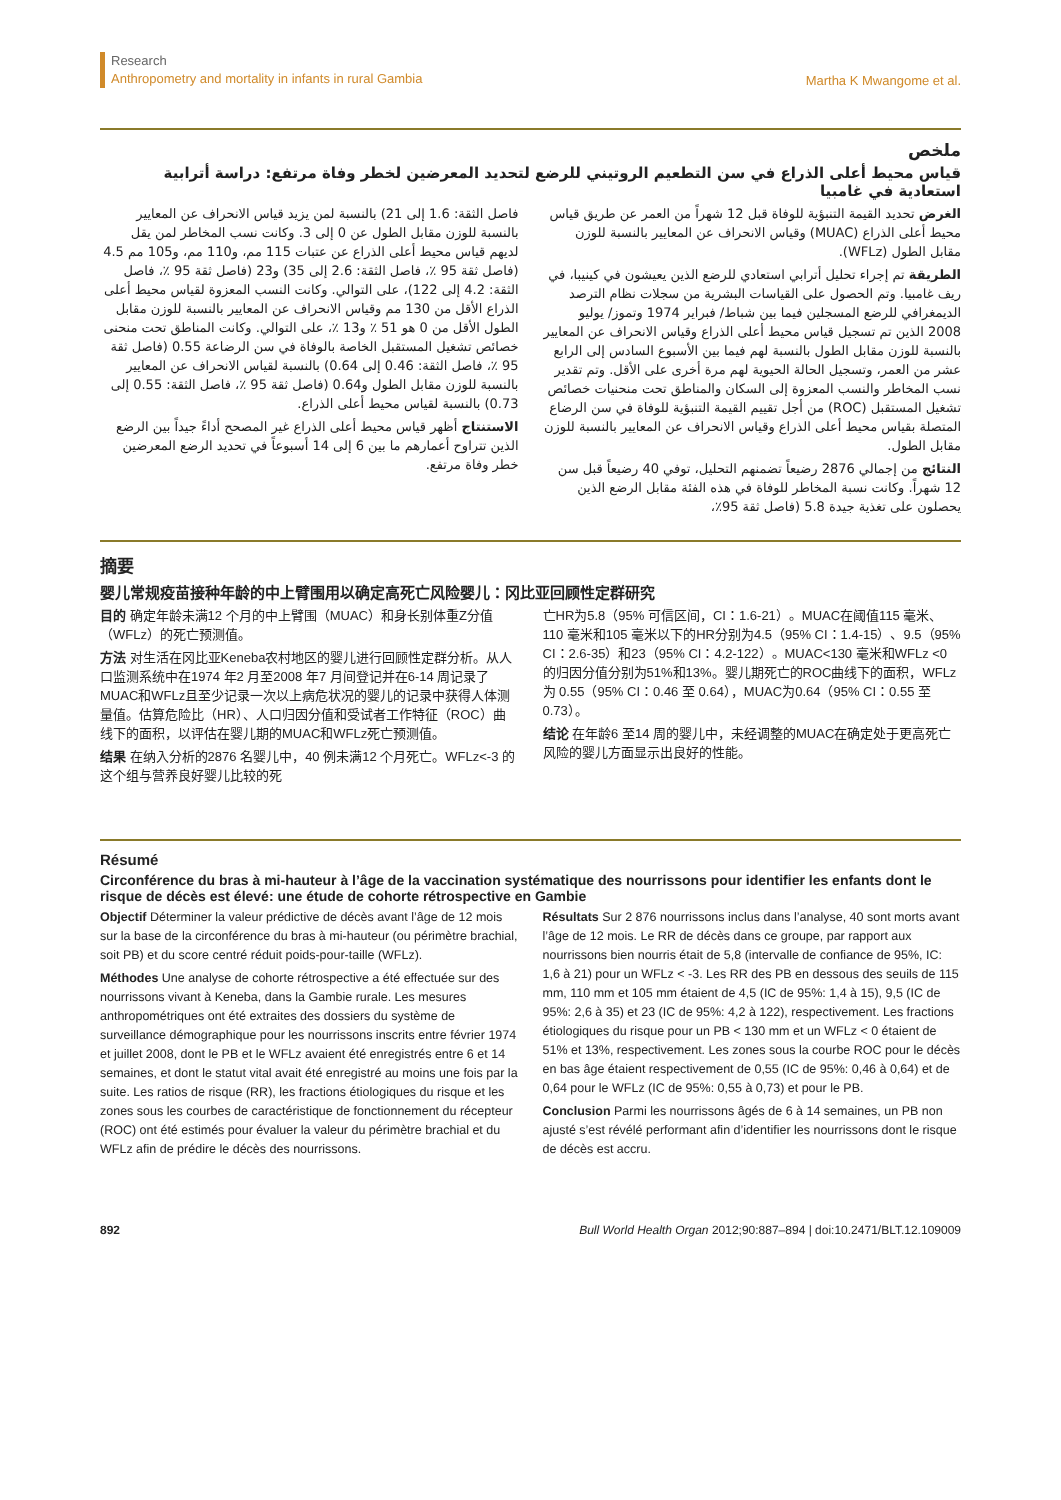Research
Anthropometry and mortality in infants in rural Gambia
Martha K Mwangome et al.
ملخص
قياس محيط أعلى الذراع في سن التطعيم الروتيني للرضع لتحديد المعرضين لخطر وفاة مرتفع: دراسة أترابية استعادية في غامبيا
الغرض تحديد القيمة التنبؤية للوفاة قبل 12 شهراً من العمر عن طريق قياس محيط أعلى الذراع (MUAC) وقياس الانحراف عن المعايير بالنسبة للوزن مقابل الطول (WFLz).
الطريقة تم إجراء تحليل أترابي استعادي للرضع الذين يعيشون في كينيبا، في ريف غامبيا. وتم الحصول على القياسات البشرية من سجلات نظام الترصد الديمغرافي للرضع المسجلين فيما بين شباط/ فبراير 1974 وتموز/ يوليو 2008 الذين تم تسجيل قياس محيط أعلى الذراع وقياس الانحراف عن المعايير بالنسبة للوزن مقابل الطول بالنسبة لهم فيما بين الأسبوع السادس إلى الرابع عشر من العمر، وتسجيل الحالة الحيوية لهم مرة أخرى على الأقل. وتم تقدير نسب المخاطر والنسب المعزوة إلى السكان والمناطق تحت منحنيات خصائص تشغيل المستقبل (ROC) من أجل تقييم القيمة التنبؤية للوفاة في سن الرضاع المتصلة بقياس محيط أعلى الذراع وقياس الانحراف عن المعايير بالنسبة للوزن مقابل الطول.
النتائج من إجمالي 2876 رضيعاً تضمنهم التحليل، توفي 40 رضيعاً قبل سن 12 شهراً. وكانت نسبة المخاطر للوفاة في هذه الفئة مقابل الرضع الذين يحصلون على تغذية جيدة 5.8 (فاصل ثقة 95٪،
فاصل الثقة: 1.6 إلى 21) بالنسبة لمن يزيد قياس الانحراف عن المعايير بالنسبة للوزن مقابل الطول عن 0 إلى 3. وكانت نسب المخاطر لمن يقل لديهم قياس محيط أعلى الذراع عن عتبات 115 مم، و110 مم، و105 مم 4.5 (فاصل ثقة 95 ٪، فاصل الثقة: 2.6 إلى 35) و23 (فاصل ثقة 95 ٪، فاصل الثقة: 4.2 إلى 122)، على التوالي. وكانت النسب المعزوة لقياس محيط أعلى الذراع الأقل من 130 مم وقياس الانحراف عن المعايير بالنسبة للوزن مقابل الطول الأقل من 0 هو 51 ٪ و13 ٪، على التوالي. وكانت المناطق تحت منحنى خصائص تشغيل المستقبل الخاصة بالوفاة في سن الرضاعة 0.55 (فاصل ثقة 95 ٪، فاصل الثقة: 0.46 إلى 0.64) بالنسبة لقياس الانحراف عن المعايير بالنسبة للوزن مقابل الطول و0.64 (فاصل ثقة 95 ٪، فاصل الثقة: 0.55 إلى 0.73) بالنسبة لقياس محيط أعلى الذراع.
الاستنتاج أظهر قياس محيط أعلى الذراع غير المصحح أداءً جيداً بين الرضع الذين تتراوح أعمارهم ما بين 6 إلى 14 أسبوعاً في تحديد الرضع المعرضين خطر وفاة مرتفع.
摘要
婴儿常规疫苗接种年龄的中上臂围用以确定高死亡风险婴儿：冈比亚回顾性定群研究
目的 确定年龄未满12 个月的中上臂围（MUAC）和身长别体重Z分值（WFLz）的死亡预测值。
方法 对生活在冈比亚Keneba农村地区的婴儿进行回顾性定群分析。从人口监测系统中在1974 年2 月至2008 年7 月间登记并在6-14 周记录了MUAC和WFLz且至少记录一次以上病危状况的婴儿的记录中获得人体测量值。估算危险比（HR）、人口归因分值和受试者工作特征（ROC）曲线下的面积，以评估在婴儿期的MUAC和WFLz死亡预测值。
结果 在纳入分析的2876 名婴儿中，40 例未满12 个月死亡。WFLz<-3 的这个组与营养良好婴儿比较的死
亡HR为5.8（95% 可信区间，CI：1.6-21）。MUAC在阈值115 毫米、110 毫米和105 毫米以下的HR分别为4.5（95% CI：1.4-15）、9.5（95% CI：2.6-35）和23（95% CI：4.2-122）。MUAC<130 毫米和WFLz <0 的归因分值分别为51%和13%。婴儿期死亡的ROC曲线下的面积，WFLz为 0.55（95% CI：0.46 至 0.64），MUAC为0.64（95% CI：0.55 至0.73）。
结论 在年龄6 至14 周的婴儿中，未经调整的MUAC在确定处于更高死亡风险的婴儿方面显示出良好的性能。
Résumé
Circonférence du bras à mi-hauteur à l’âge de la vaccination systématique des nourrissons pour identifier les enfants dont le risque de décès est élevé: une étude de cohorte rétrospective en Gambie
Objectif Déterminer la valeur prédictive de décès avant l’âge de 12 mois sur la base de la circonférence du bras à mi-hauteur (ou périmètre brachial, soit PB) et du score centré réduit poids-pour-taille (WFLz).
Méthodes Une analyse de cohorte rétrospective a été effectuée sur des nourrissons vivant à Keneba, dans la Gambie rurale. Les mesures anthropométriques ont été extraites des dossiers du système de surveillance démographique pour les nourrissons inscrits entre février 1974 et juillet 2008, dont le PB et le WFLz avaient été enregistrés entre 6 et 14 semaines, et dont le statut vital avait été enregistré au moins une fois par la suite. Les ratios de risque (RR), les fractions étiologiques du risque et les zones sous les courbes de caractéristique de fonctionnement du récepteur (ROC) ont été estimés pour évaluer la valeur du périmètre brachial et du WFLz afin de prédire le décès des nourrissons.
Résultats Sur 2 876 nourrissons inclus dans l’analyse, 40 sont morts avant l’âge de 12 mois. Le RR de décès dans ce groupe, par rapport aux nourrissons bien nourris était de 5,8 (intervalle de confiance de 95%, IC: 1,6 à 21) pour un WFLz < -3. Les RR des PB en dessous des seuils de 115 mm, 110 mm et 105 mm étaient de 4,5 (IC de 95%: 1,4 à 15), 9,5 (IC de 95%: 2,6 à 35) et 23 (IC de 95%: 4,2 à 122), respectivement. Les fractions étiologiques du risque pour un PB < 130 mm et un WFLz < 0 étaient de 51% et 13%, respectivement. Les zones sous la courbe ROC pour le décès en bas âge étaient respectivement de 0,55 (IC de 95%: 0,46 à 0,64) et de 0,64 pour le WFLz (IC de 95%: 0,55 à 0,73) et pour le PB.
Conclusion Parmi les nourrissons âgés de 6 à 14 semaines, un PB non ajusté s’est révélé performant afin d’identifier les nourrissons dont le risque de décès est accru.
892 Bull World Health Organ 2012;90:887–894 | doi:10.2471/BLT.12.109009